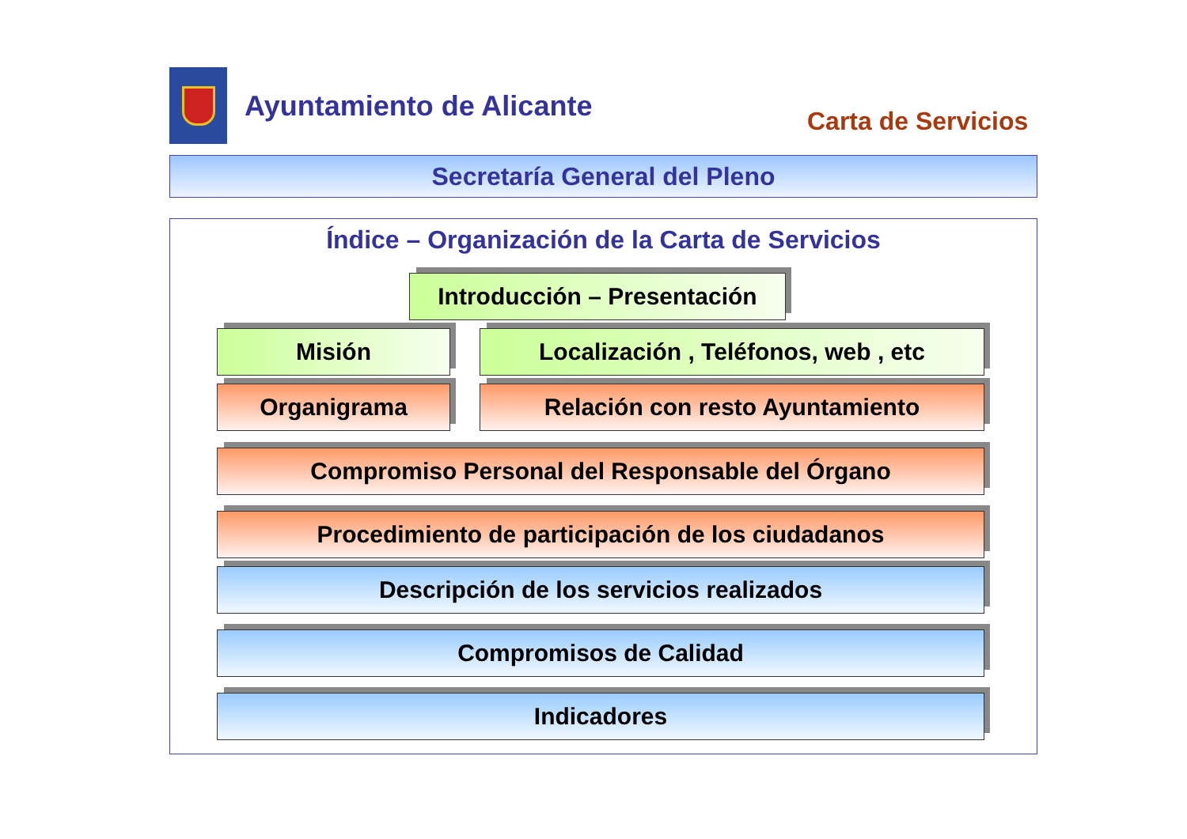Ayuntamiento de Alicante
Carta de Servicios
Secretaría General del Pleno
Índice – Organización de la Carta de Servicios
Introducción – Presentación
Misión Localización , Teléfonos, web , etc
Organigrama Relación con resto Ayuntamiento
Compromiso Personal del Responsable del Órgano
Procedimiento de participación de los ciudadanos
Descripción de los servicios realizados
Compromisos de Calidad
Indicadores